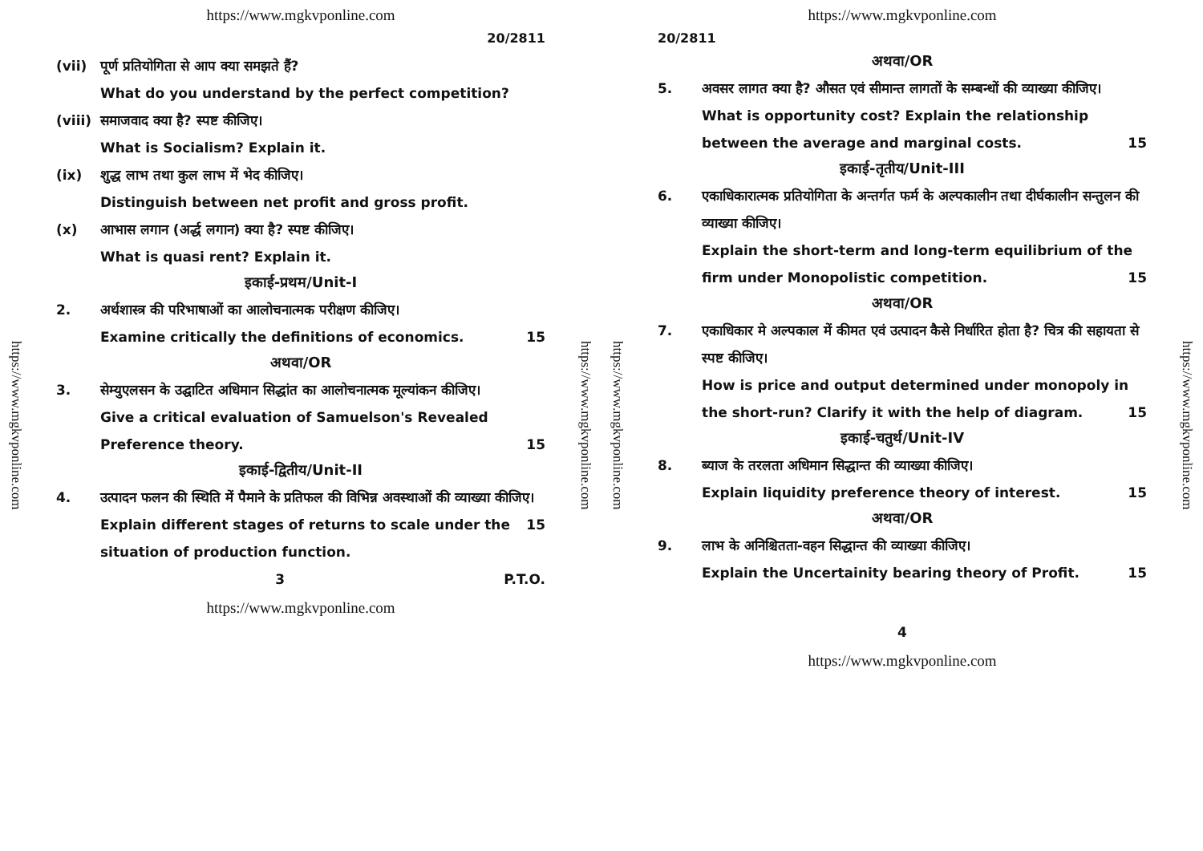https://www.mgkvponline.com
https://www.mgkvponline.com
20/2811
(vii) पूर्ण प्रतियोगिता से आप क्या समझते हैं?
What do you understand by the perfect competition?
(viii) समाजवाद क्या है? स्पष्ट कीजिए।
What is Socialism? Explain it.
(ix) शुद्ध लाभ तथा कुल लाभ में भेद कीजिए।
Distinguish between net profit and gross profit.
(x) आभास लगान (अर्द्ध लगान) क्या है? स्पष्ट कीजिए।
What is quasi rent? Explain it.
इकाई-प्रथम/Unit-I
2. अर्थशास्त्र की परिभाषाओं का आलोचनात्मक परीक्षण कीजिए।
Examine critically the definitions of economics. 15
अथवा/OR
3. सेम्युएलसन के उद्घाटित अधिमान सिद्धांत का आलोचनात्मक मूल्यांकन कीजिए।
Give a critical evaluation of Samuelson's Revealed Preference theory. 15
इकाई-द्वितीय/Unit-II
4. उत्पादन फलन की स्थिति में पैमाने के प्रतिफल की विभिन्न अवस्थाओं की व्याख्या कीजिए। 15
Explain different stages of returns to scale under the situation of production function.
3 P.T.O.
https://www.mgkvponline.com
https://www.mgkvponline.com
https://www.mgkvponline.com
https://www.mgkvponline.com
20/2811
अथवा/OR
5. अवसर लागत क्या है? औसत एवं सीमान्त लागतों के सम्बन्धों की व्याख्या कीजिए।
What is opportunity cost? Explain the relationship between the average and marginal costs. 15
इकाई-तृतीय/Unit-III
6. एकाधिकारात्मक प्रतियोगिता के अन्तर्गत फर्म के अल्पकालीन तथा दीर्घकालीन सन्तुलन की व्याख्या कीजिए।
Explain the short-term and long-term equilibrium of the firm under Monopolistic competition. 15
अथवा/OR
7. एकाधिकार मे अल्पकाल में कीमत एवं उत्पादन कैसे निर्धारित होता है? चित्र की सहायता से स्पष्ट कीजिए।
How is price and output determined under monopoly in the short-run? Clarify it with the help of diagram. 15
इकाई-चतुर्थ/Unit-IV
8. ब्याज के तरलता अधिमान सिद्धान्त की व्याख्या कीजिए।
Explain liquidity preference theory of interest. 15
अथवा/OR
9. लाभ के अनिश्चितता-वहन सिद्धान्त की व्याख्या कीजिए।
Explain the Uncertainity bearing theory of Profit. 15
4
https://www.mgkvponline.com
https://www.mgkvponline.com